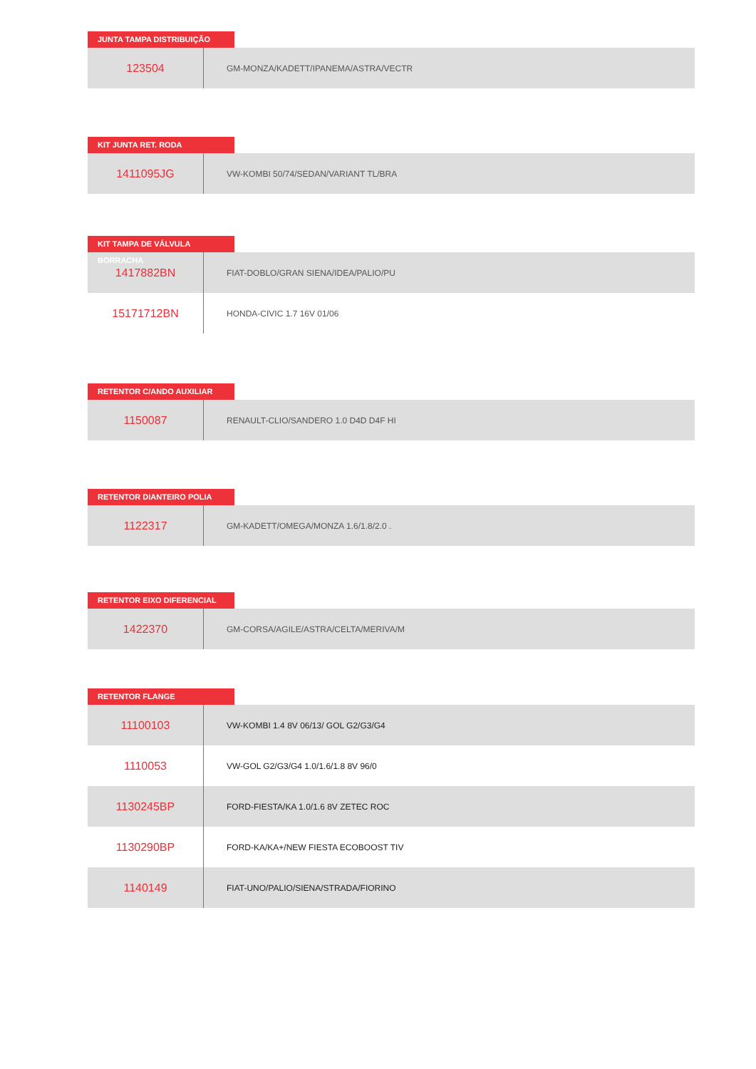JUNTA TAMPA DISTRIBUIÇÃO
| 123504 | GM-MONZA/KADETT/IPANEMA/ASTRA/VECTR |
KIT JUNTA RET. RODA
| 1411095JG | VW-KOMBI 50/74/SEDAN/VARIANT TL/BRA |
KIT TAMPA DE VÁLVULA BORRACHA
| 1417882BN | FIAT-DOBLO/GRAN SIENA/IDEA/PALIO/PU |
| 15171712BN | HONDA-CIVIC 1.7 16V 01/06 |
RETENTOR C/ANDO AUXILIAR
| 1150087 | RENAULT-CLIO/SANDERO 1.0 D4D D4F HI |
RETENTOR DIANTEIRO POLIA
| 1122317 | GM-KADETT/OMEGA/MONZA 1.6/1.8/2.0 . |
RETENTOR EIXO DIFERENCIAL
| 1422370 | GM-CORSA/AGILE/ASTRA/CELTA/MERIVA/M |
RETENTOR FLANGE
| 11100103 | VW-KOMBI 1.4 8V 06/13/ GOL G2/G3/G4 |
| 1110053 | VW-GOL G2/G3/G4 1.0/1.6/1.8 8V 96/0 |
| 1130245BP | FORD-FIESTA/KA 1.0/1.6 8V ZETEC ROC |
| 1130290BP | FORD-KA/KA+/NEW FIESTA ECOBOOST TIV |
| 1140149 | FIAT-UNO/PALIO/SIENA/STRADA/FIORINO |